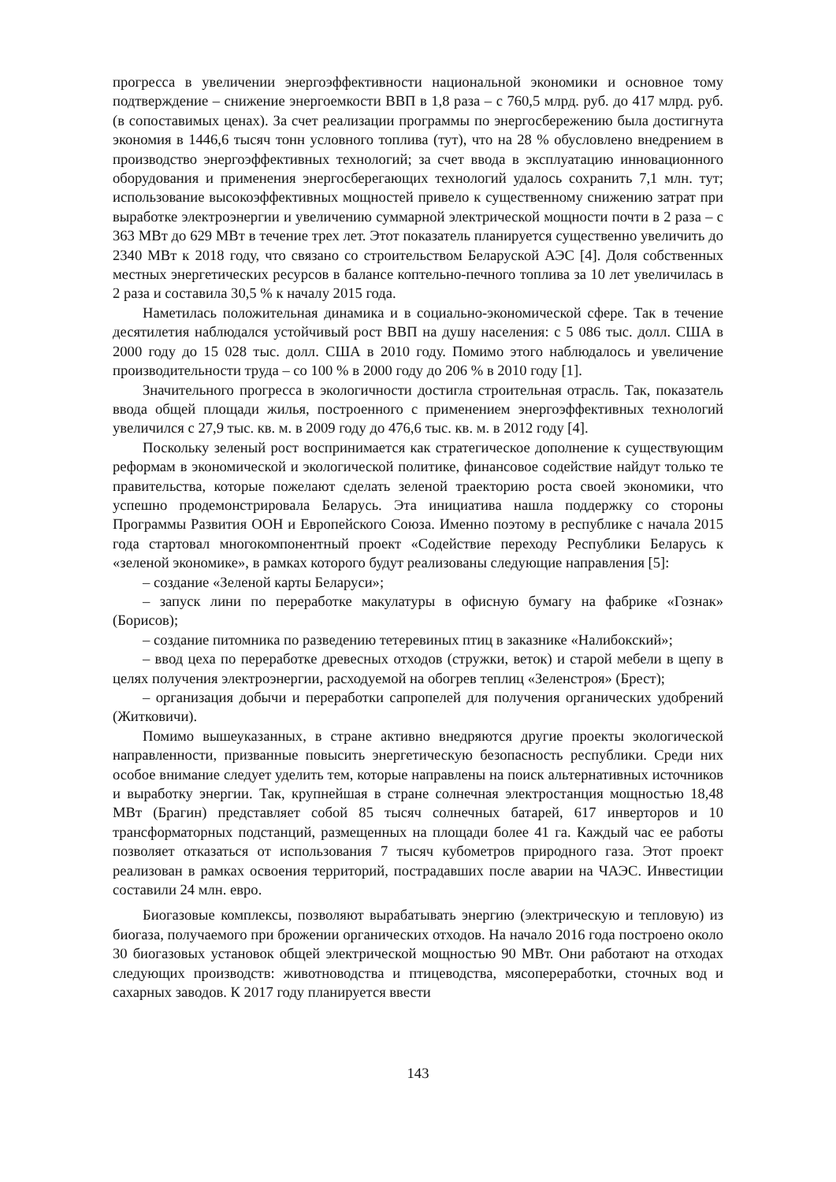прогресса в увеличении энергоэффективности национальной экономики и основное тому подтверждение – снижение энергоемкости ВВП в 1,8 раза – с 760,5 млрд. руб. до 417 млрд. руб. (в сопоставимых ценах). За счет реализации программы по энергосбережению была достигнута экономия в 1446,6 тысяч тонн условного топлива (тут), что на 28 % обусловлено внедрением в производство энергоэффективных технологий; за счет ввода в эксплуатацию инновационного оборудования и применения энергосберегающих технологий удалось сохранить 7,1 млн. тут; использование высокоэффективных мощностей привело к существенному снижению затрат при выработке электроэнергии и увеличению суммарной электрической мощности почти в 2 раза – с 363 МВт до 629 МВт в течение трех лет. Этот показатель планируется существенно увеличить до 2340 МВт к 2018 году, что связано со строительством Беларуской АЭС [4]. Доля собственных местных энергетических ресурсов в балансе коптельно-печного топлива за 10 лет увеличилась в 2 раза и составила 30,5 % к началу 2015 года.
Наметилась положительная динамика и в социально-экономической сфере. Так в течение десятилетия наблюдался устойчивый рост ВВП на душу населения: с 5 086 тыс. долл. США в 2000 году до 15 028 тыс. долл. США в 2010 году. Помимо этого наблюдалось и увеличение производительности труда – со 100 % в 2000 году до 206 % в 2010 году [1].
Значительного прогресса в экологичности достигла строительная отрасль. Так, показатель ввода общей площади жилья, построенного с применением энергоэффективных технологий увеличился с 27,9 тыс. кв. м. в 2009 году до 476,6 тыс. кв. м. в 2012 году [4].
Поскольку зеленый рост воспринимается как стратегическое дополнение к существующим реформам в экономической и экологической политике, финансовое содействие найдут только те правительства, которые пожелают сделать зеленой траекторию роста своей экономики, что успешно продемонстрировала Беларусь. Эта инициатива нашла поддержку со стороны Программы Развития ООН и Европейского Союза. Именно поэтому в республике с начала 2015 года стартовал многокомпонентный проект «Содействие переходу Республики Беларусь к «зеленой экономике», в рамках которого будут реализованы следующие направления [5]:
– создание «Зеленой карты Беларуси»;
– запуск лини по переработке макулатуры в офисную бумагу на фабрике «Гознак» (Борисов);
– создание питомника по разведению тетеревиных птиц в заказнике «Налибокский»;
– ввод цеха по переработке древесных отходов (стружки, веток) и старой мебели в щепу в целях получения электроэнергии, расходуемой на обогрев теплиц «Зеленстроя» (Брест);
– организация добычи и переработки сапропелей для получения органических удобрений (Житковичи).
Помимо вышеуказанных, в стране активно внедряются другие проекты экологической направленности, призванные повысить энергетическую безопасность республики. Среди них особое внимание следует уделить тем, которые направлены на поиск альтернативных источников и выработку энергии. Так, крупнейшая в стране солнечная электростанция мощностью 18,48 МВт (Брагин) представляет собой 85 тысяч солнечных батарей, 617 инверторов и 10 трансформаторных подстанций, размещенных на площади более 41 га. Каждый час ее работы позволяет отказаться от использования 7 тысяч кубометров природного газа. Этот проект реализован в рамках освоения территорий, пострадавших после аварии на ЧАЭС. Инвестиции составили 24 млн. евро.
Биогазовые комплексы, позволяют вырабатывать энергию (электрическую и тепловую) из биогаза, получаемого при брожении органических отходов. На начало 2016 года построено около 30 биогазовых установок общей электрической мощностью 90 МВт. Они работают на отходах следующих производств: животноводства и птицеводства, мясопереработки, сточных вод и сахарных заводов. К 2017 году планируется ввести
143